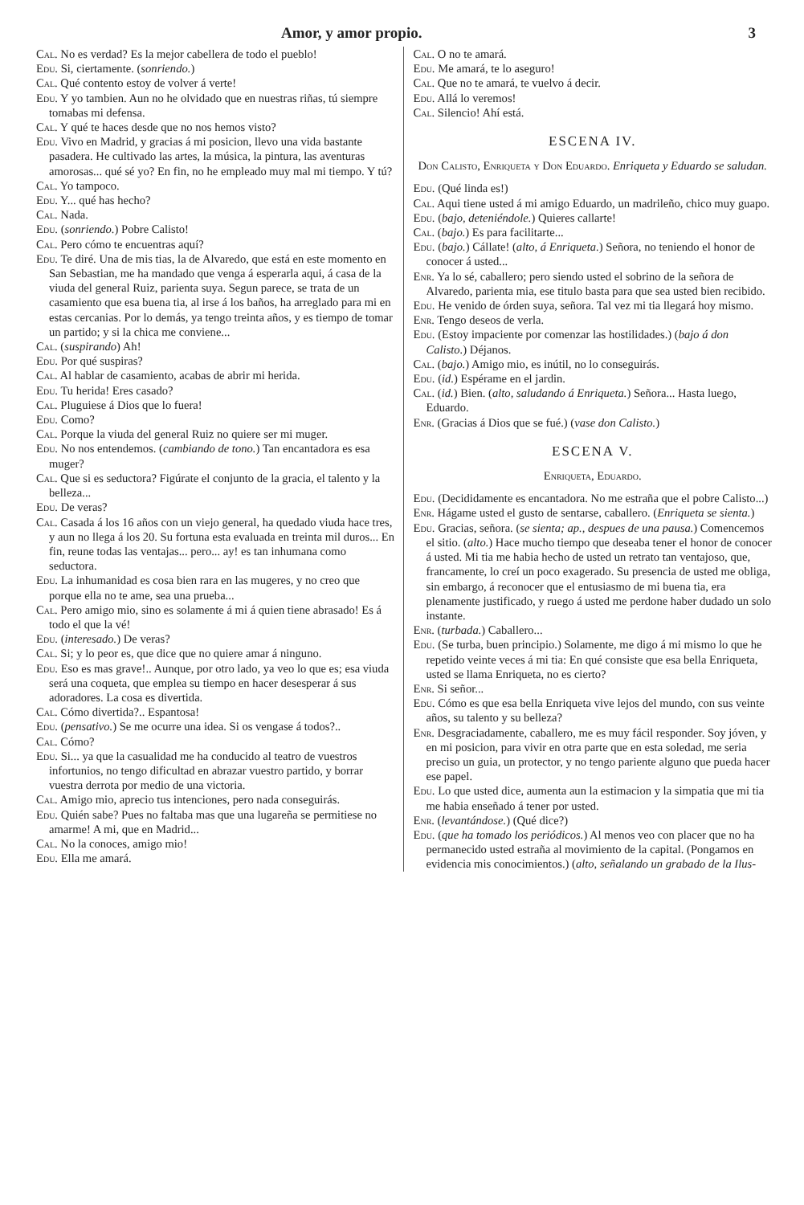Amor, y amor propio. 3
Cal. No es verdad? Es la mejor cabellera de todo el pueblo!
Edu. Si, ciertamente. (sonriendo.)
Cal. Qué contento estoy de volver á verte!
Edu. Y yo tambien. Aun no he olvidado que en nuestras riñas, tú siempre tomabas mi defensa.
Cal. Y qué te haces desde que no nos hemos visto?
Edu. Vivo en Madrid, y gracias á mi posicion, llevo una vida bastante pasadera. He cultivado las artes, la música, la pintura, las aventuras amorosas... qué sé yo? En fin, no he empleado muy mal mi tiempo. Y tú?
Cal. Yo tampoco.
Edu. Y... qué has hecho?
Cal. Nada.
Edu. (sonriendo.) Pobre Calisto!
Cal. Pero cómo te encuentras aquí?
Edu. Te diré. Una de mis tias, la de Alvaredo, que está en este momento en San Sebastian, me ha mandado que venga á esperarla aqui, á casa de la viuda del general Ruiz, parienta suya. Segun parece, se trata de un casamiento que esa buena tia, al irse á los baños, ha arreglado para mi en estas cercanias. Por lo demás, ya tengo treinta años, y es tiempo de tomar un partido; y si la chica me conviene...
Cal. (suspirando) Ah!
Edu. Por qué suspiras?
Cal. Al hablar de casamiento, acabas de abrir mi herida.
Edu. Tu herida! Eres casado?
Cal. Pluguiese á Dios que lo fuera!
Edu. Como?
Cal. Porque la viuda del general Ruiz no quiere ser mi muger.
Edu. No nos entendemos. (cambiando de tono.) Tan encantadora es esa muger?
Cal. Que si es seductora? Figúrate el conjunto de la gracia, el talento y la belleza...
Edu. De veras?
Cal. Casada á los 16 años con un viejo general, ha quedado viuda hace tres, y aun no llega á los 20. Su fortuna esta evaluada en treinta mil duros... En fin, reune todas las ventajas... pero... ay! es tan inhumana como seductora.
Edu. La inhumanidad es cosa bien rara en las mugeres, y no creo que porque ella no te ame, sea una prueba...
Cal. Pero amigo mio, sino es solamente á mi á quien tiene abrasado! Es á todo el que la vé!
Edu. (interesado.) De veras?
Cal. Si; y lo peor es, que dice que no quiere amar á ninguno.
Edu. Eso es mas grave!.. Aunque, por otro lado, ya veo lo que es; esa viuda será una coqueta, que emplea su tiempo en hacer desesperar á sus adoradores. La cosa es divertida.
Cal. Cómo divertida?.. Espantosa!
Edu. (pensativo.) Se me ocurre una idea. Si os vengase á todos?..
Cal. Cómo?
Edu. Si... ya que la casualidad me ha conducido al teatro de vuestros infortunios, no tengo dificultad en abrazar vuestro partido, y borrar vuestra derrota por medio de una victoria.
Cal. Amigo mio, aprecio tus intenciones, pero nada conseguirás.
Edu. Quién sabe? Pues no faltaba mas que una lugareña se permitiese no amarme! A mi, que en Madrid...
Cal. No la conoces, amigo mio!
Edu. Ella me amará.
Cal. O no te amará.
Edu. Me amará, te lo aseguro!
Cal. Que no te amará, te vuelvo á decir.
Edu. Allá lo veremos!
Cal. Silencio! Ahí está.
ESCENA IV.
Don Calisto, Enriqueta y Don Eduardo. Enriqueta y Eduardo se saludan.
Edu. (Qué linda es!)
Cal. Aqui tiene usted á mi amigo Eduardo, un madrileño, chico muy guapo.
Edu. (bajo, deteniéndole.) Quieres callarte!
Cal. (bajo.) Es para facilitarte...
Edu. (bajo.) Cállate! (alto, á Enriqueta.) Señora, no teniendo el honor de conocer á usted...
Enr. Ya lo sé, caballero; pero siendo usted el sobrino de la señora de Alvaredo, parienta mia, ese titulo basta para que sea usted bien recibido.
Edu. He venido de órden suya, señora. Tal vez mi tia llegará hoy mismo.
Enr. Tengo deseos de verla.
Edu. (Estoy impaciente por comenzar las hostilidades.) (bajo á don Calisto.) Déjanos.
Cal. (bajo.) Amigo mio, es inútil, no lo conseguirás.
Edu. (id.) Espérame en el jardin.
Cal. (id.) Bien. (alto, saludando á Enriqueta.) Señora... Hasta luego, Eduardo.
Enr. (Gracias á Dios que se fué.) (vase don Calisto.)
ESCENA V.
Enriqueta, Eduardo.
Edu. (Decididamente es encantadora. No me estraña que el pobre Calisto...)
Enr. Hágame usted el gusto de sentarse, caballero. (Enriqueta se sienta.)
Edu. Gracias, señora. (se sienta; ap., despues de una pausa.) Comencemos el sitio. (alto.) Hace mucho tiempo que deseaba tener el honor de conocer á usted. Mi tia me habia hecho de usted un retrato tan ventajoso, que, francamente, lo creí un poco exagerado. Su presencia de usted me obliga, sin embargo, á reconocer que el entusiasmo de mi buena tia, era plenamente justificado, y ruego á usted me perdone haber dudado un solo instante.
Enr. (turbada.) Caballero...
Edu. (Se turba, buen principio.) Solamente, me digo á mi mismo lo que he repetido veinte veces á mi tia: En qué consiste que esa bella Enriqueta, usted se llama Enriqueta, no es cierto?
Enr. Si señor...
Edu. Cómo es que esa bella Enriqueta vive lejos del mundo, con sus veinte años, su talento y su belleza?
Enr. Desgraciadamente, caballero, me es muy fácil responder. Soy jóven, y en mi posicion, para vivir en otra parte que en esta soledad, me seria preciso un guia, un protector, y no tengo pariente alguno que pueda hacer ese papel.
Edu. Lo que usted dice, aumenta aun la estimacion y la simpatia que mi tia me habia enseñado á tener por usted.
Enr. (levantándose.) (Qué dice?)
Edu. (que ha tomado los periódicos.) Al menos veo con placer que no ha permanecido usted estraña al movimiento de la capital. (Pongamos en evidencia mis conocimientos.) (alto, señalando un grabado de la Ilus-